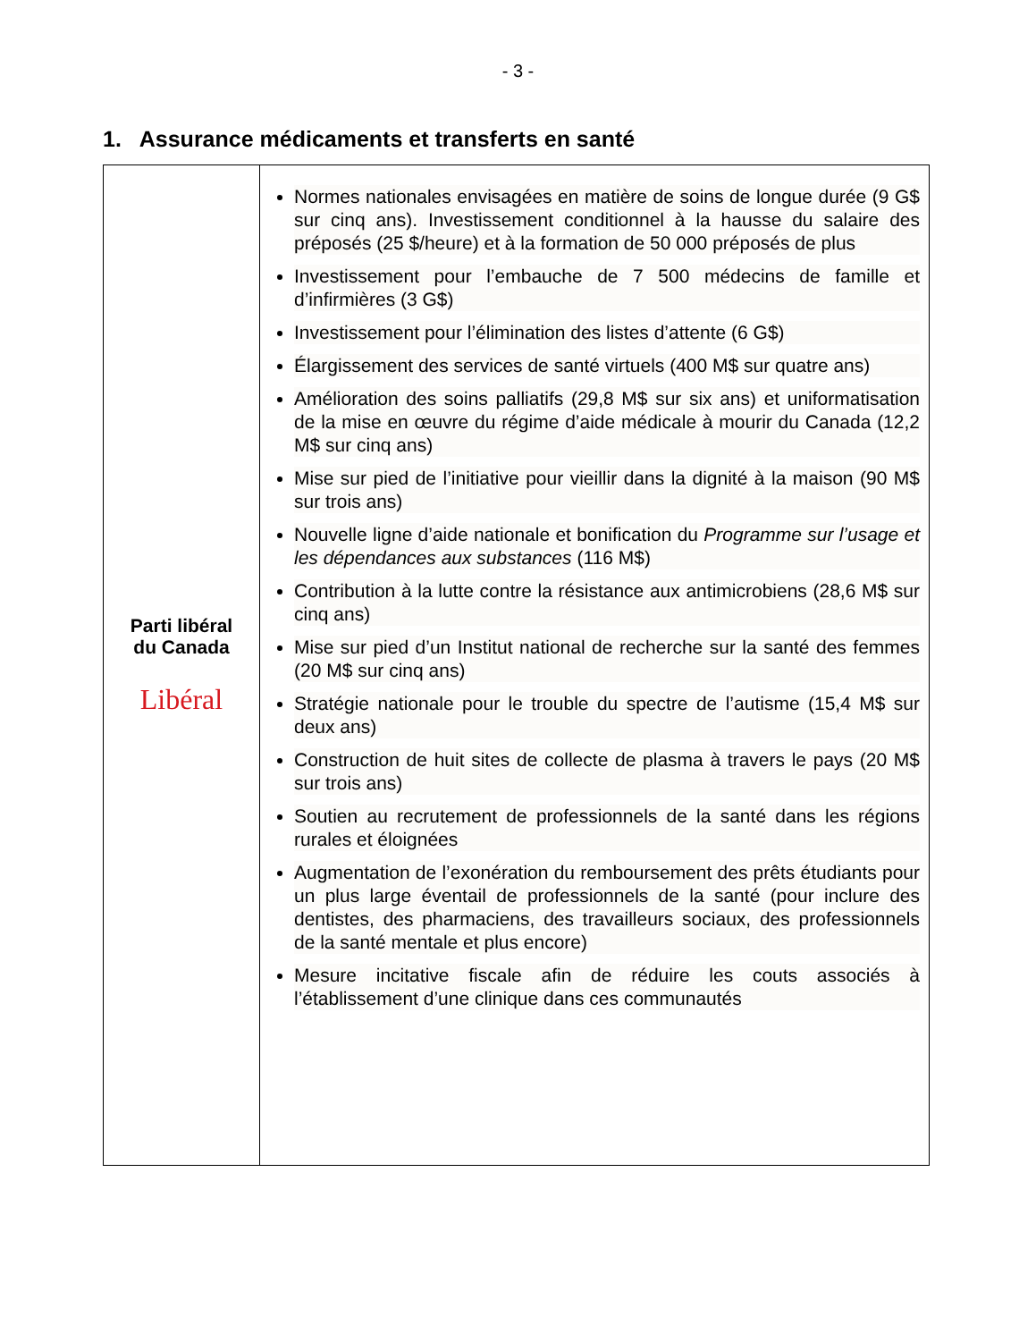- 3 -
1. Assurance médicaments et transferts en santé
| Parti libéral du Canada Libéral | Normes nationales envisagées en matière de soins de longue durée (9 G$ sur cinq ans). Investissement conditionnel à la hausse du salaire des préposés (25 $/heure) et à la formation de 50 000 préposés de plus Investissement pour l’embauche de 7 500 médecins de famille et d’infirmières (3 G$) Investissement pour l’élimination des listes d’attente (6 G$) Élargissement des services de santé virtuels (400 M$ sur quatre ans) Amélioration des soins palliatifs (29,8 M$ sur six ans) et uniformatisation de la mise en œuvre du régime d’aide médicale à mourir du Canada (12,2 M$ sur cinq ans) Mise sur pied de l’initiative pour vieillir dans la dignité à la maison (90 M$ sur trois ans) Nouvelle ligne d’aide nationale et bonification du Programme sur l’usage et les dépendances aux substances (116 M$) Contribution à la lutte contre la résistance aux antimicrobiens (28,6 M$ sur cinq ans) Mise sur pied d’un Institut national de recherche sur la santé des femmes (20 M$ sur cinq ans) Stratégie nationale pour le trouble du spectre de l’autisme (15,4 M$ sur deux ans) Construction de huit sites de collecte de plasma à travers le pays (20 M$ sur trois ans) Soutien au recrutement de professionnels de la santé dans les régions rurales et éloignées Augmentation de l’exonération du remboursement des prêts étudiants pour un plus large éventail de professionnels de la santé (pour inclure des dentistes, des pharmaciens, des travailleurs sociaux, des professionnels de la santé mentale et plus encore) Mesure incitative fiscale afin de réduire les couts associés à l’établissement d’une clinique dans ces communautés |